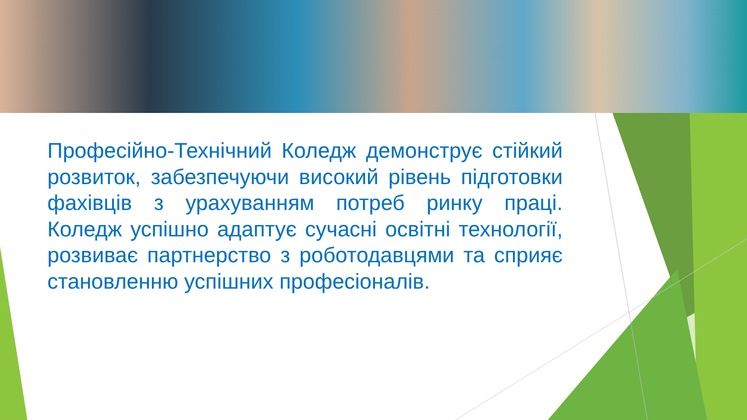Професійно-Технічний Коледж демонструє стійкий розвиток, забезпечуючи високий рівень підготовки фахівців з урахуванням потреб ринку праці. Коледж успішно адаптує сучасні освітні технології, розвиває партнерство з роботодавцями та сприяє становленню успішних професіоналів.